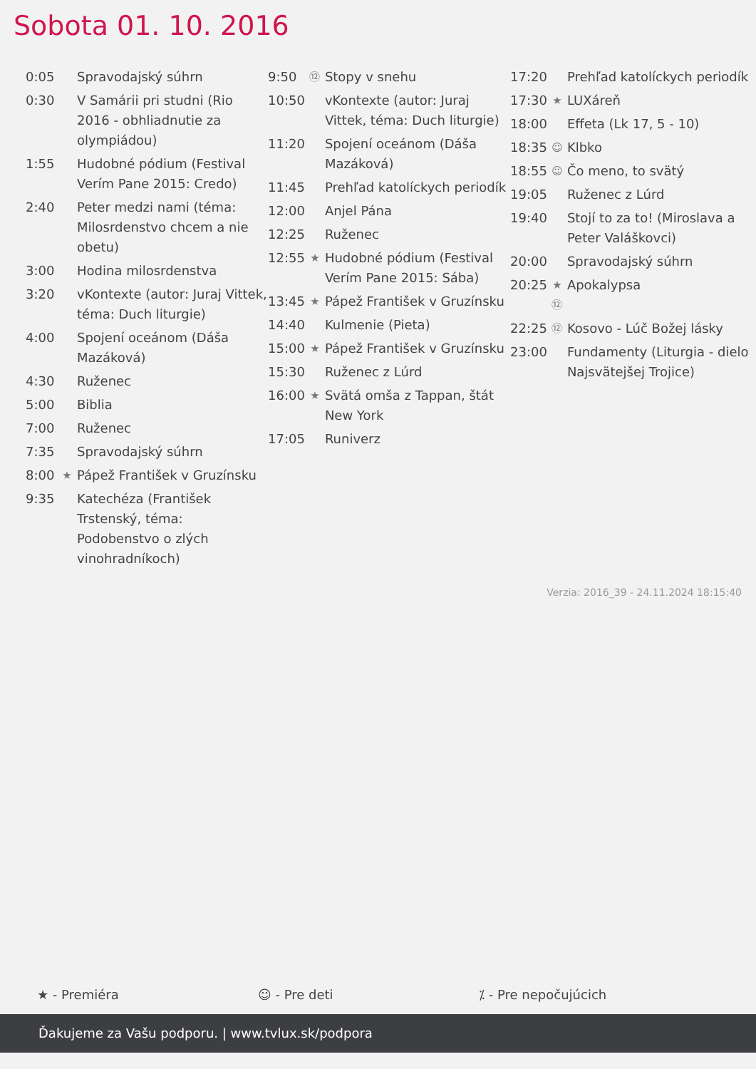Sobota 01. 10. 2016
| 0:05 | | Spravodajský súhrn |
| 0:30 | | V Samárii pri studni (Rio 2016 - obhliadnutie za olympiádou) |
| 1:55 | | Hudobné pódium (Festival Verím Pane 2015: Credo) |
| 2:40 | | Peter medzi nami (téma: Milosrdenstvo chcem a nie obetu) |
| 3:00 | | Hodina milosrdenstva |
| 3:20 | | vKontexte (autor: Juraj Vittek, téma: Duch liturgie) |
| 4:00 | | Spojení oceánom (Dáša Mazáková) |
| 4:30 | | Ruženec |
| 5:00 | | Biblia |
| 7:00 | | Ruženec |
| 7:35 | | Spravodajský súhrn |
| 8:00 | ★ | Pápež František v Gruzínsku |
| 9:35 | | Katechéza (František Trstenský, téma: Podobenstvo o zlých vinohradníkoch) |
| 9:50 | ⑫ | Stopy v snehu |
| 10:50 | | vKontexte (autor: Juraj Vittek, téma: Duch liturgie) |
| 11:20 | | Spojení oceánom (Dáša Mazáková) |
| 11:45 | | Prehľad katolíckych periodík |
| 12:00 | | Anjel Pána |
| 12:25 | | Ruženec |
| 12:55 | ★ | Hudobné pódium (Festival Verím Pane 2015: Sába) |
| 13:45 | ★ | Pápež František v Gruzínsku |
| 14:40 | | Kulmenie (Pieta) |
| 15:00 | ★ | Pápež František v Gruzínsku |
| 15:30 | | Ruženec z Lúrd |
| 16:00 | ★ | Svätá omša z Tappan, štát New York |
| 17:05 | | Runiverz |
| 17:20 | | Prehľad katolíckych periodík |
| 17:30 | ★ | LUXáreň |
| 18:00 | | Effeta (Lk 17, 5 - 10) |
| 18:35 | ☺ | Klbko |
| 18:55 | ☺ | Čo meno, to svätý |
| 19:05 | | Ruženec z Lúrd |
| 19:40 | | Stojí to za to! (Miroslava a Peter Valáškovci) |
| 20:00 | | Spravodajský súhrn |
| 20:25 | ★ ⑫ | Apokalypsa |
| 22:25 | ⑫ | Kosovo - Lúč Božej lásky |
| 23:00 | | Fundamenty (Liturgia - dielo Najsvätejšej Trojice) |
Verzia: 2016_39 - 24.11.2024 18:15:40
★ - Premiéra ☺ - Pre deti ⁒ - Pre nepočujúcich
Ďakujeme za Vašu podporu. | www.tvlux.sk/podpora